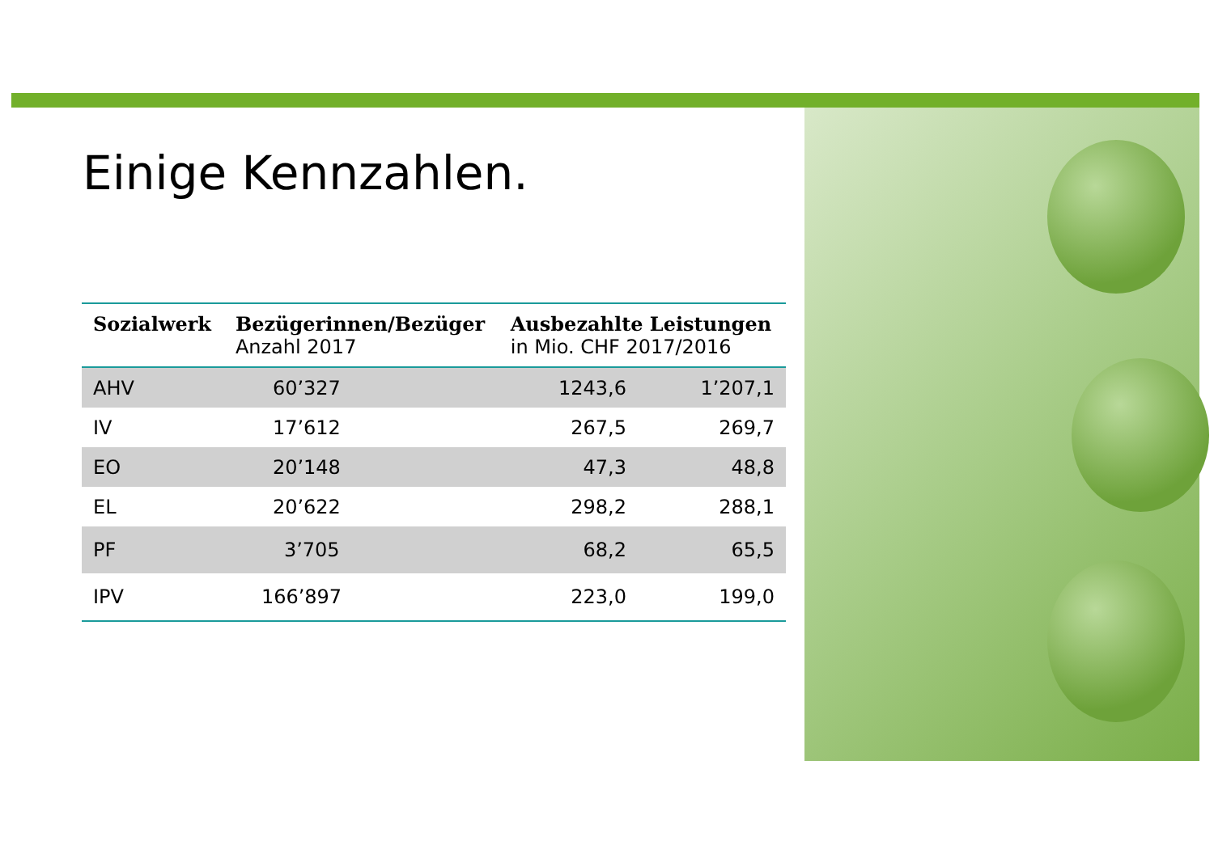Einige Kennzahlen.
| Sozialwerk | Bezügerinnen/Bezüger Anzahl 2017 | Ausbezahlte Leistungen in Mio. CHF 2017/2016 | |
| --- | --- | --- | --- |
| AHV | 60’327 | 1243,6 | 1’207,1 |
| IV | 17’612 | 267,5 | 269,7 |
| EO | 20’148 | 47,3 | 48,8 |
| EL | 20’622 | 298,2 | 288,1 |
| PF | 3’705 | 68,2 | 65,5 |
| IPV | 166’897 | 223,0 | 199,0 |